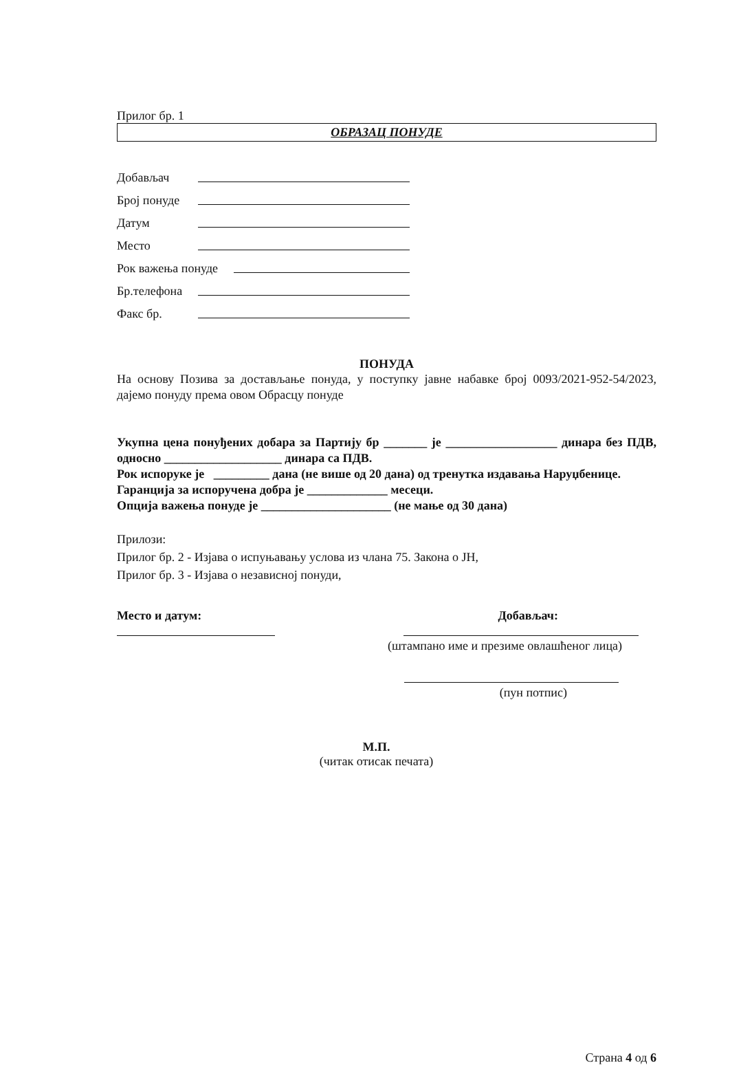Прилог бр. 1
ОБРАЗАЦ ПОНУДЕ
Добављач
Број понуде
Датум
Место
Рок важења понуде
Бр.телефона
Факс бр.
ПОНУДА
На основу Позива за достављање понуда, у поступку јавне набавке број 0093/2021-952-54/2023, дајемо понуду према овом Обрасцу понуде
Укупна цена понуђених добара за Партију бр _______ је __________________ динара без ПДВ, односно ___________________ динара са ПДВ.
Рок испоруке је _________ дана (не више од 20 дана) од тренутка издавања Наруџбенице.
Гаранција за испоручена добра је _____________ месеци.
Опција важења понуде је _____________________ (не мање од 30 дана)
Прилози:
Прилог бр. 2 - Изјава о испуњавању услова из члана 75. Закона о ЈН,
Прилог бр. 3 - Изјава о независној понуди,
Место и датум: Добављач:
(штампано име и презиме овлашћеног лица)
(пун потпис)
М.П.
(читак отисак печата)
Страна 4 од 6